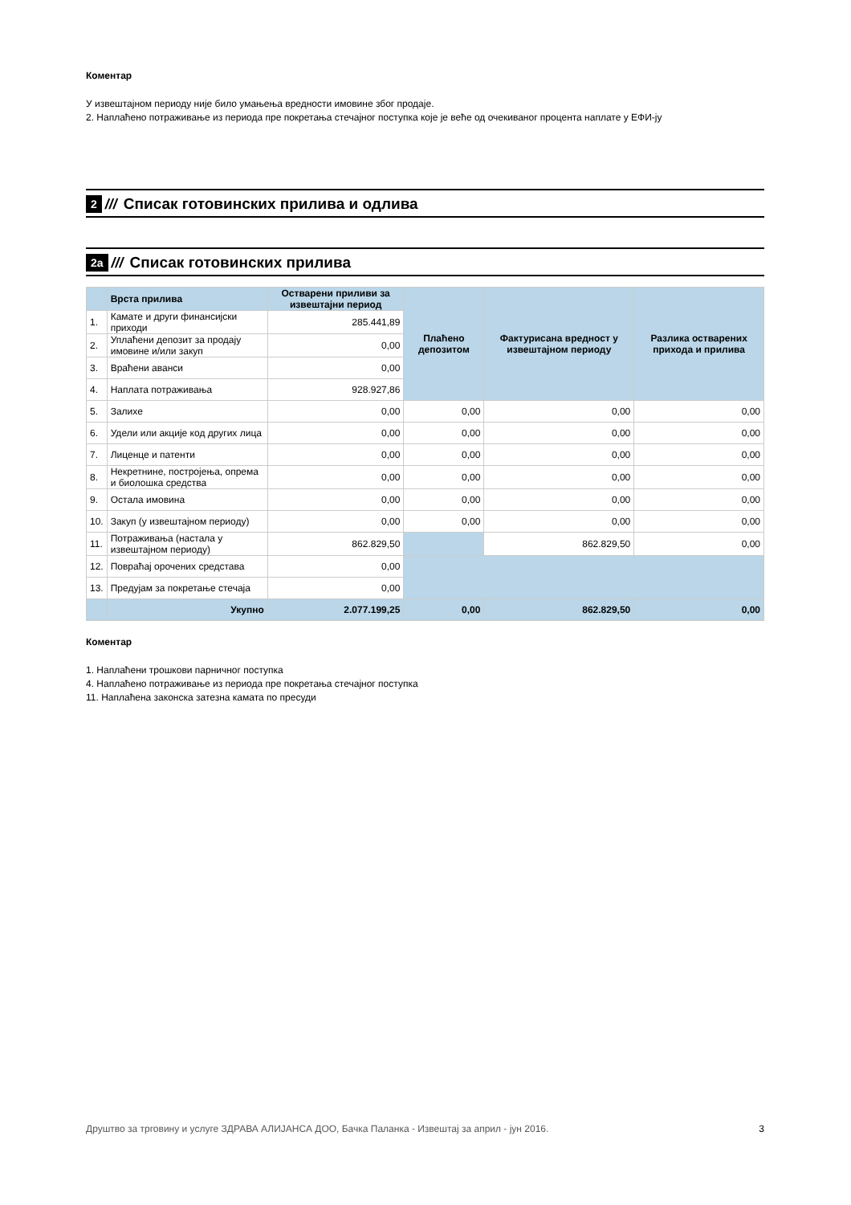Коментар
У извештајном периоду није било умањења вредности имовине због продаје.
2. Наплаћено потраживање из периода пре покретања стечајног поступка које је веће од очекиваног процента наплате у ЕФИ-ју
2 /// Списак готовинских прилива и одлива
2a /// Списак готовинских прилива
| | Врста прилива | Остварени приливи за извештајни период | Плаћено депозитом | Фактурисана вредност у извештајном периоду | Разлика остварених прихода и прилива |
| --- | --- | --- | --- | --- | --- |
| 1. | Камате и други финансијски приходи | 285.441,89 | | | |
| 2. | Уплаћени депозит за продају имовине и/или закуп | 0,00 | | | |
| 3. | Враћени аванси | 0,00 | | | |
| 4. | Наплата потраживања | 928.927,86 | | | |
| 5. | Залихе | 0,00 | 0,00 | 0,00 | 0,00 |
| 6. | Удели или акције код других лица | 0,00 | 0,00 | 0,00 | 0,00 |
| 7. | Лиценце и патенти | 0,00 | 0,00 | 0,00 | 0,00 |
| 8. | Некретнине, постројења, опрема и биолошка средства | 0,00 | 0,00 | 0,00 | 0,00 |
| 9. | Остала имовина | 0,00 | 0,00 | 0,00 | 0,00 |
| 10. | Закуп (у извештајном периоду) | 0,00 | 0,00 | 0,00 | 0,00 |
| 11. | Потраживања (настала у извештајном периоду) | 862.829,50 | | 862.829,50 | 0,00 |
| 12. | Повраћај орочених средстава | 0,00 | | | |
| 13. | Предујам за покретање стечаја | 0,00 | | | |
| | Укупно | 2.077.199,25 | 0,00 | 862.829,50 | 0,00 |
Коментар
1. Наплаћени трошкови парничног поступка
4. Наплаћено потраживање из периода пре покретања стечајног поступка
11. Наплаћена законска затезна камата по пресуди
Друштво за трговину и услуге ЗДРАВА АЛИЈАНСА ДОО, Бачка Паланка - Извештај за април - јун 2016. 3